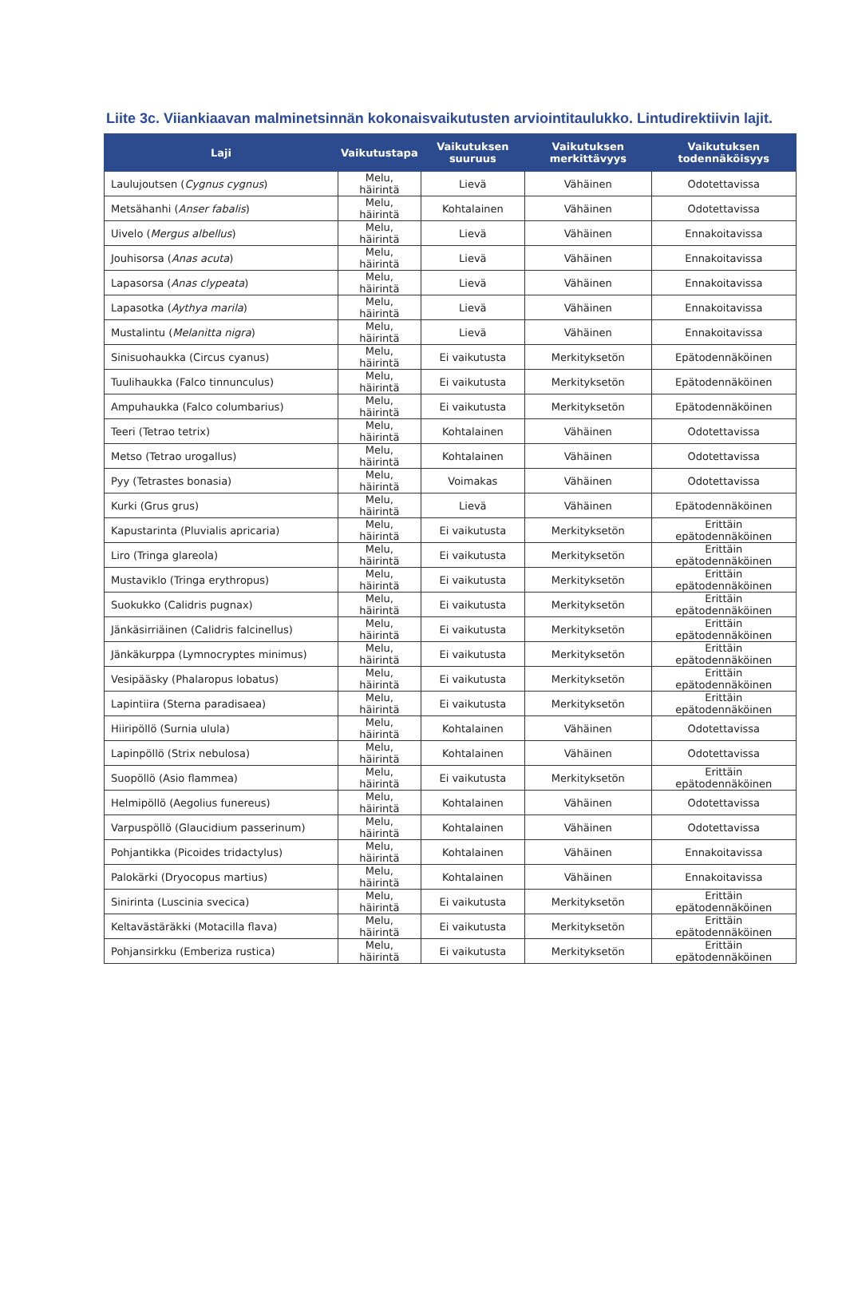Liite 3c. Viiankiaavan malminetsinnän kokonaisvaikutusten arviointitaulukko. Lintudirektiivin lajit.
| Laji | Vaikutustapa | Vaikutuksen suuruus | Vaikutuksen merkittävyys | Vaikutuksen todennäköisyys |
| --- | --- | --- | --- | --- |
| Laulujoutsen ( Cygnus cygnus ) | Melu, häirintä | Lievä | Vähäinen | Odotettavissa |
| Metsähanhi ( Anser fabalis ) | Melu, häirintä | Kohtalainen | Vähäinen | Odotettavissa |
| Uivelo ( Mergus albellus ) | Melu, häirintä | Lievä | Vähäinen | Ennakoitavissa |
| Jouhisorsa ( Anas acuta ) | Melu, häirintä | Lievä | Vähäinen | Ennakoitavissa |
| Lapasorsa ( Anas clypeata ) | Melu, häirintä | Lievä | Vähäinen | Ennakoitavissa |
| Lapasotka ( Aythya marila ) | Melu, häirintä | Lievä | Vähäinen | Ennakoitavissa |
| Mustalintu ( Melanitta nigra ) | Melu, häirintä | Lievä | Vähäinen | Ennakoitavissa |
| Sinisuohaukka (Circus cyanus) | Melu, häirintä | Ei vaikutusta | Merkityksetön | Epätodennäköinen |
| Tuulihaukka (Falco tinnunculus) | Melu, häirintä | Ei vaikutusta | Merkityksetön | Epätodennäköinen |
| Ampuhaukka (Falco columbarius) | Melu, häirintä | Ei vaikutusta | Merkityksetön | Epätodennäköinen |
| Teeri (Tetrao tetrix) | Melu, häirintä | Kohtalainen | Vähäinen | Odotettavissa |
| Metso (Tetrao urogallus) | Melu, häirintä | Kohtalainen | Vähäinen | Odotettavissa |
| Pyy (Tetrastes bonasia) | Melu, häirintä | Voimakas | Vähäinen | Odotettavissa |
| Kurki (Grus grus) | Melu, häirintä | Lievä | Vähäinen | Epätodennäköinen |
| Kapustarinta (Pluvialis apricaria) | Melu, häirintä | Ei vaikutusta | Merkityksetön | Erittäin epätodennäköinen |
| Liro (Tringa glareola) | Melu, häirintä | Ei vaikutusta | Merkityksetön | Erittäin epätodennäköinen |
| Mustaviklo (Tringa erythropus) | Melu, häirintä | Ei vaikutusta | Merkityksetön | Erittäin epätodennäköinen |
| Suokukko (Calidris pugnax) | Melu, häirintä | Ei vaikutusta | Merkityksetön | Erittäin epätodennäköinen |
| Jänkäsirriäinen (Calidris falcinellus) | Melu, häirintä | Ei vaikutusta | Merkityksetön | Erittäin epätodennäköinen |
| Jänkäkurppa (Lymnocryptes minimus) | Melu, häirintä | Ei vaikutusta | Merkityksetön | Erittäin epätodennäköinen |
| Vesipääsky (Phalaropus lobatus) | Melu, häirintä | Ei vaikutusta | Merkityksetön | Erittäin epätodennäköinen |
| Lapintiira (Sterna paradisaea) | Melu, häirintä | Ei vaikutusta | Merkityksetön | Erittäin epätodennäköinen |
| Hiiripöllö (Surnia ulula) | Melu, häirintä | Kohtalainen | Vähäinen | Odotettavissa |
| Lapinpöllö (Strix nebulosa) | Melu, häirintä | Kohtalainen | Vähäinen | Odotettavissa |
| Suopöllö (Asio flammea) | Melu, häirintä | Ei vaikutusta | Merkityksetön | Erittäin epätodennäköinen |
| Helmipöllö (Aegolius funereus) | Melu, häirintä | Kohtalainen | Vähäinen | Odotettavissa |
| Varpuspöllö (Glaucidium passerinum) | Melu, häirintä | Kohtalainen | Vähäinen | Odotettavissa |
| Pohjantikka (Picoides tridactylus) | Melu, häirintä | Kohtalainen | Vähäinen | Ennakoitavissa |
| Palokärki (Dryocopus martius) | Melu, häirintä | Kohtalainen | Vähäinen | Ennakoitavissa |
| Sinirinta (Luscinia svecica) | Melu, häirintä | Ei vaikutusta | Merkityksetön | Erittäin epätodennäköinen |
| Keltavästäräkki (Motacilla flava) | Melu, häirintä | Ei vaikutusta | Merkityksetön | Erittäin epätodennäköinen |
| Pohjansirkku (Emberiza rustica) | Melu, häirintä | Ei vaikutusta | Merkityksetön | Erittäin epätodennäköinen |